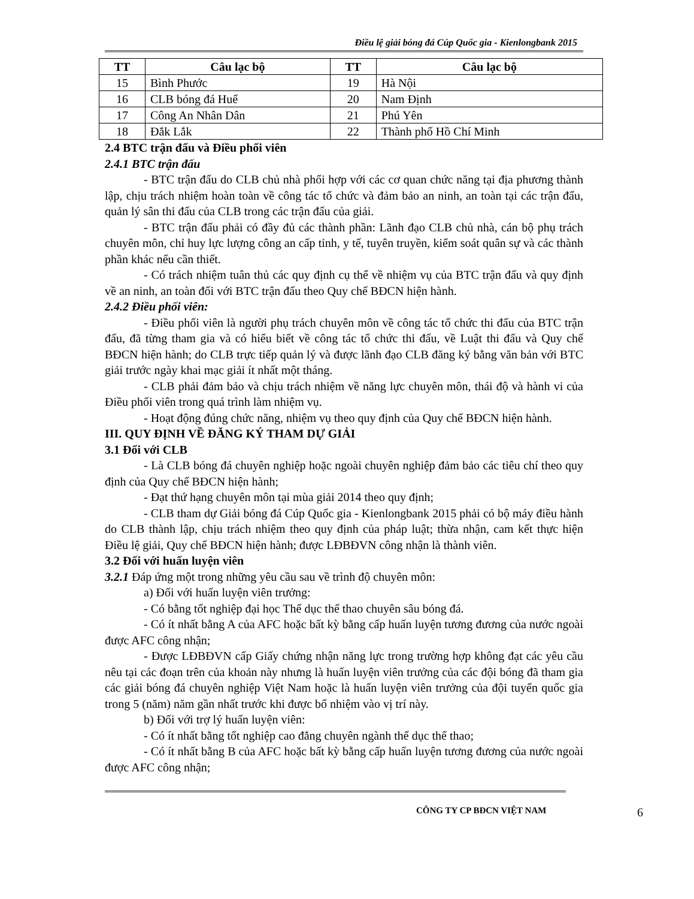Điều lệ giải bóng đá Cúp Quốc gia - Kienlongbank 2015
| TT | Câu lạc bộ | TT | Câu lạc bộ |
| --- | --- | --- | --- |
| 15 | Bình Phước | 19 | Hà Nội |
| 16 | CLB bóng đá Huế | 20 | Nam Định |
| 17 | Công An Nhân Dân | 21 | Phú Yên |
| 18 | Đắk Lắk | 22 | Thành phố Hồ Chí Minh |
2.4 BTC trận đấu và Điều phối viên
2.4.1 BTC trận đấu
- BTC trận đấu do CLB chủ nhà phối hợp với các cơ quan chức năng tại địa phương thành lập, chịu trách nhiệm hoàn toàn về công tác tổ chức và đảm bảo an ninh, an toàn tại các trận đấu, quản lý sân thi đấu của CLB trong các trận đấu của giải.
- BTC trận đấu phải có đầy đủ các thành phần: Lãnh đạo CLB chủ nhà, cán bộ phụ trách chuyên môn, chỉ huy lực lượng công an cấp tỉnh, y tế, tuyên truyền, kiểm soát quân sự và các thành phần khác nếu cần thiết.
- Có trách nhiệm tuân thủ các quy định cụ thể về nhiệm vụ của BTC trận đấu và quy định về an ninh, an toàn đối với BTC trận đấu theo Quy chế BĐCN hiện hành.
2.4.2 Điều phối viên:
- Điều phối viên là người phụ trách chuyên môn về công tác tổ chức thi đấu của BTC trận đấu, đã từng tham gia và có hiểu biết về công tác tổ chức thi đấu, về Luật thi đấu và Quy chế BĐCN hiện hành; do CLB trực tiếp quản lý và được lãnh đạo CLB đăng ký bằng văn bản với BTC giải trước ngày khai mạc giải ít nhất một tháng.
- CLB phải đảm bảo và chịu trách nhiệm về năng lực chuyên môn, thái độ và hành vi của Điều phối viên trong quá trình làm nhiệm vụ.
- Hoạt động đúng chức năng, nhiệm vụ theo quy định của Quy chế BĐCN hiện hành.
III. QUY ĐỊNH VỀ ĐĂNG KÝ THAM DỰ GIẢI
3.1 Đối với CLB
- Là CLB bóng đá chuyên nghiệp hoặc ngoài chuyên nghiệp đảm bảo các tiêu chí theo quy định của Quy chế BĐCN hiện hành;
- Đạt thứ hạng chuyên môn tại mùa giải 2014 theo quy định;
- CLB tham dự Giải bóng đá Cúp Quốc gia - Kienlongbank 2015 phải có bộ máy điều hành do CLB thành lập, chịu trách nhiệm theo quy định của pháp luật; thừa nhận, cam kết thực hiện Điều lệ giải, Quy chế BĐCN hiện hành; được LĐBĐVN công nhận là thành viên.
3.2 Đối với huấn luyện viên
3.2.1 Đáp ứng một trong những yêu cầu sau về trình độ chuyên môn:
a) Đối với huấn luyện viên trưởng:
- Có bằng tốt nghiệp đại học Thể dục thể thao chuyên sâu bóng đá.
- Có ít nhất bằng A của AFC hoặc bất kỳ bằng cấp huấn luyện tương đương của nước ngoài được AFC công nhận;
- Được LĐBĐVN cấp Giấy chứng nhận năng lực trong trường hợp không đạt các yêu cầu nêu tại các đoạn trên của khoản này nhưng là huấn luyện viên trưởng của các đội bóng đã tham gia các giải bóng đá chuyên nghiệp Việt Nam hoặc là huấn luyện viên trưởng của đội tuyển quốc gia trong 5 (năm) năm gần nhất trước khi được bổ nhiệm vào vị trí này.
b) Đối với trợ lý huấn luyện viên:
- Có ít nhất bằng tốt nghiệp cao đẳng chuyên ngành thể dục thể thao;
- Có ít nhất bằng B của AFC hoặc bất kỳ bằng cấp huấn luyện tương đương của nước ngoài được AFC công nhận;
CÔNG TY CP BĐCN VIỆT NAM 6